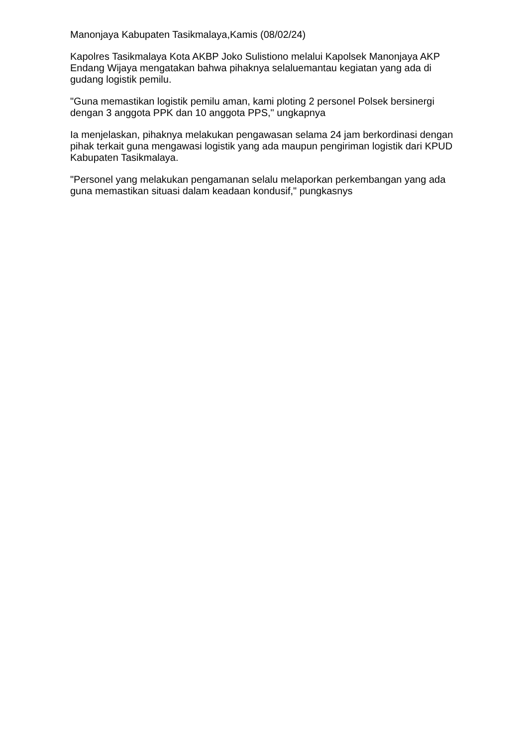Manonjaya Kabupaten Tasikmalaya,Kamis (08/02/24)
Kapolres Tasikmalaya Kota AKBP Joko Sulistiono melalui Kapolsek Manonjaya AKP Endang Wijaya mengatakan bahwa pihaknya selaluemantau kegiatan yang ada di gudang logistik pemilu.
"Guna memastikan logistik pemilu aman, kami ploting 2 personel Polsek bersinergi dengan 3 anggota PPK dan 10 anggota PPS," ungkapnya
Ia menjelaskan, pihaknya melakukan pengawasan selama 24 jam berkordinasi dengan pihak terkait guna mengawasi logistik yang ada maupun pengiriman logistik dari KPUD Kabupaten Tasikmalaya.
"Personel yang melakukan pengamanan selalu melaporkan perkembangan yang ada guna memastikan situasi dalam keadaan kondusif," pungkasnys